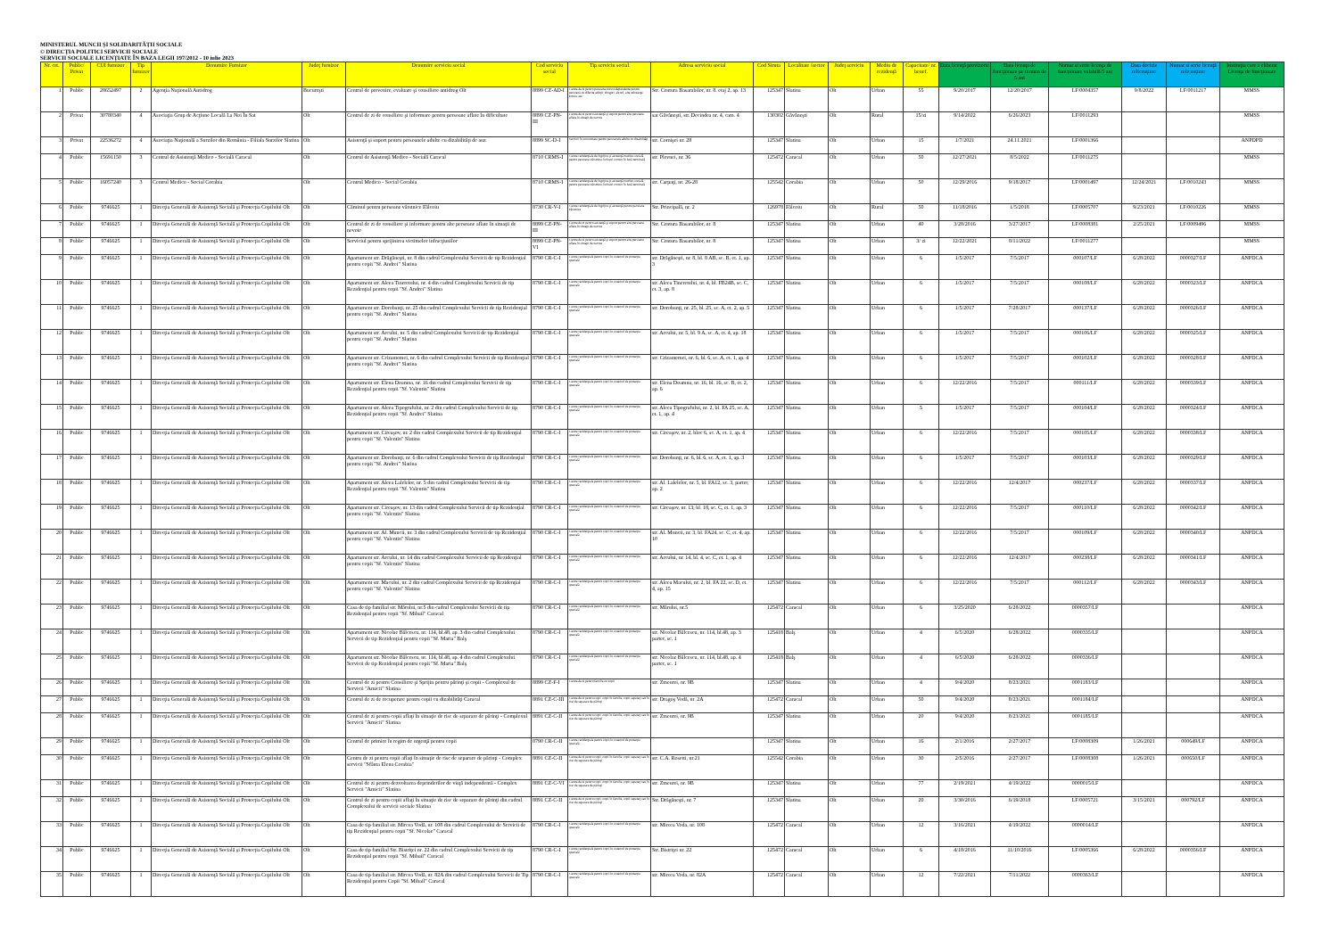MINISTERUL MUNCII ŞI SOLIDARITĂŢII SOCIALE
© DIRECŢIA POLITICI SERVICII SOCIALE
SERVICII SOCIALE LICENŢIATE ÎN BAZA LEGII 197/2012 - 10 iulie 2023
| Nr. crt. | Public/ Privat | CUI furnizor | Tip furnizor | Denumire Furnizor | Judeţ furnizor | Denumire serviciu social | Cod serviciu social | Tip serviciu social | Adresa serviciu social | Cod Siruta | Localitate /sector | Judeţ serviciu | Mediu de rezidenţă | Capacitate/ nr. benef. | Data licenţă provizorie | Data licenţa de funcţionare pe termen de 5 ani | Numar si serie licenţa de funcţionare valabilă 5 ani | Data decizie relicenţiere | Numar si serie licenţă relicenţiere | Instituţia care a eliberat Licenţa de funcţionare |
| --- | --- | --- | --- | --- | --- | --- | --- | --- | --- | --- | --- | --- | --- | --- | --- | --- | --- | --- | --- | --- |
| 1 | Public | 28652497 | 2 | Agenţia Naţională Antidrog | Bucureşti | Centrul de prevenire, evaluare şi consiliere antidrog Olt | 8899 CZ-AD-I | Centre de zi pentru persoane toxico-dependente pentru persoane cu diferite adicţii: droguri, alcool, alte substanţe toxice, etc | Str. Centura Basarabilor, nr. 8. etaj 2, ap. 13 | 125347 | Slatina | Olt | Urban | 55 | 9/20/2017 | 12/20/2017 | LF/0004357 | 9/8/2022 | LF/0011217 | MMSS |
| 2 | Privat | 30780340 | 4 | Asociaţia Grup de Acţiune Locală La Noi În Sat | Olt | Centrul de zi de consiliere şi informare pentru persoane aflate în dificultate | 8899 CZ-PN-III | Centre de zi pentru asistenţă şi suport pentru alte persoane aflate în situaţii de nevoie | sat Găvăneşti, str. Decindea nr. 4, cam. 4 | 130302 | Găvăneşti | Olt | Rural | 15/zi | 9/14/2022 | 6/26/2023 | LF/0011293 | | | MMSS |
| 3 | Privat | 22536272 | 4 | Asociaţia Naţională a Surzilor din România - Filiala Surzilor Slatina | Olt | Asistenţă şi suport pentru persoanele adulte cu dizabilităţi de auz | 8899 SC-D-I | Servicii în comunitate pentru persoanele adulte cu dizabilităţi | str. Cornişei nr. 28 | 125347 | Slatina | Olt | Urban | 15 | 1/7/2021 | 24.11.2021 | LF/0001366 | | | ANPDPD |
| 4 | Public | 15691150 | 3 | Centrul de Asistenţă Medico - Socială Caracal | Olt | Centrul de Asistenţă Medico - Socială Caracal | 8710 CRMS-I | Centre rezidenţiale de îngrijire şi asistenţă medico-socială pentru persoane vârstnice, bolnavi cronici în fază terminală | str. Plevnei, nr. 36 | 125472 | Caracal | Olt | Urban | 50 | 12/27/2021 | 8/5/2022 | LF/0011275 | | | MMSS |
| 5 | Public | 16057240 | 3 | Centrul Medico - Social Corabia | Olt | Centrul Medico - Social Corabia | 8710 CRMS-I | Centre rezidenţiale de îngrijire şi asistenţă medico-socială pentru persoane vârstnice, bolnavi cronici în fază terminală | str. Carpaţi, nr. 26-28 | 125542 | Corabia | Olt | Urban | 50 | 12/29/2016 | 9/18/2017 | LF/0001497 | 12/24/2021 | LF/0010243 | MMSS |
| 6 | Public | 9746625 | 1 | Direcţia Generală de Asistenţă Socială şi Protecţia Copilului Olt | Olt | Căminul pentru persoane vârstnice Fălcoiu | 8730 CR-V-I | Centre rezidenţiale de îngrijire şi asistenţă pentru persoane vârstnice | Str. Principală, nr. 2 | 126978 | Fălcoiu | Olt | Rural | 50 | 11/18/2016 | 1/5/2018 | LF/0005707 | 9/23/2021 | LF/0010226 | MMSS |
| 7 | Public | 9746625 | 1 | Direcţia Generală de Asistenţă Socială şi Protecţia Copilului Olt | Olt | Centrul de zi de consiliere şi informare pentru alte persoane aflate în situaţii de nevoie | 8899 CZ-PN-III | Centre de zi pentru asistenţă şi suport pentru alte persoane aflate în situaţii de nevoie | Str. Centura Basarabilor, nr. 8 | 125347 | Slatina | Olt | Urban | 40 | 3/28/2016 | 3/27/2017 | LF/0008381 | 2/25/2021 | LF/0009496 | MMSS |
| 8 | Public | 9746625 | 1 | Direcţia Generală de Asistenţă Socială şi Protecţia Copilului Olt | Olt | Serviciul pentru sprijinirea victimelor infracţiunilor | 8899 CZ-PN-VI | Centre de zi pentru asistenţă şi suport pentru alte persoane aflate în situaţii de nevoie | Str. Centura Basarabilor, nr. 8 | 125347 | Slatina | Olt | Urban | 3/ zi | 12/22/2021 | 8/11/2022 | LF/0011277 | | | MMSS |
| 9 | Public | 9746625 | 1 | Direcţia Generală de Asistenţă Socială şi Protecţia Copilului Olt | Olt | Apartament str. Drăgăneşti, nr. 8 din cadrul Complexului Servicii de tip Rezidenţial pentru copii "Sf. Andrei" Slatina | 8790 CR-C-I | Centre rezidenţiale pentru copii în sistemul de protecţie specială | str. Drăgăneşti, nr. 8, bl. 8 AB, sc. B, et. 1, ap. 3 | 125347 | Slatina | Olt | Urban | 6 | 1/5/2017 | 7/5/2017 | 000107/LF | 6/28/2022 | 0000327/LF | ANPDCA |
| 10 | Public | 9746625 | 1 | Direcţia Generală de Asistenţă Socială şi Protecţia Copilului Olt | Olt | Apartament str. Aleea Tineretului, nr. 4 din cadrul Complexului Servicii de tip Rezidenţial pentru copii "Sf. Andrei" Slatina | 8790 CR-C-I | Centre rezidenţiale pentru copii în sistemul de protecţie specială | str. Aleea Tineretului, nr. 4, bl. FB24B, sc. C, et. 3, ap. 8 | 125347 | Slatina | Olt | Urban | 6 | 1/5/2017 | 7/5/2017 | 000108/LF | 6/28/2022 | 0000323/LF | ANPDCA |
| 11 | Public | 9746625 | 1 | Direcţia Generală de Asistenţă Socială şi Protecţia Copilului Olt | Olt | Apartament str. Dorobanţi, nr. 25 din cadrul Complexului Servicii de tip Rezidenţial pentru copii "Sf. Andrei" Slatina | 8790 CR-C-I | Centre rezidenţiale pentru copii în sistemul de protecţie specială | str. Dorobanţi, nr. 25, bl. 25, sc. A, et. 2, ap. 5 | 125347 | Slatina | Olt | Urban | 6 | 1/5/2017 | 7/28/2017 | 000137/LF | 6/28/2022 | 0000326/LF | ANPDCA |
| 12 | Public | 9746625 | 1 | Direcţia Generală de Asistenţă Socială şi Protecţia Copilului Olt | Olt | Apartament str. Arcului, nr. 5 din cadrul Complexului Servicii de tip Rezidenţial pentru copii "Sf. Andrei" Slatina | 8790 CR-C-I | Centre rezidenţiale pentru copii în sistemul de protecţie specială | str. Arcului, nr. 5, bl. 9 A, sc. A, et. 4, ap. 18 | 125347 | Slatina | Olt | Urban | 6 | 1/5/2017 | 7/5/2017 | 000106/LF | 6/28/2022 | 0000325/LF | ANPDCA |
| 13 | Public | 9746625 | 1 | Direcţia Generală de Asistenţă Socială şi Protecţia Copilului Olt | Olt | Apartament str. Crizantemei, nr. 6 din cadrul Complexului Servicii de tip Rezidenţial pentru copii "Sf. Andrei" Slatina | 8790 CR-C-I | Centre rezidenţiale pentru copii în sistemul de protecţie specială | str. Crizantemei, nr. 6, bl. 6, sc. A, et. 1, ap. 4 | 125347 | Slatina | Olt | Urban | 6 | 1/5/2017 | 7/5/2017 | 000102/LF | 6/28/2022 | 0000328/LF | ANPDCA |
| 14 | Public | 9746625 | 1 | Direcţia Generală de Asistenţă Socială şi Protecţia Copilului Olt | Olt | Apartament str. Elena Doamna, nr. 16 din cadrul Complexului Servicii de tip Rezidenţial pentru copii "Sf. Valentin" Slatina | 8790 CR-C-I | Centre rezidenţiale pentru copii în sistemul de protecţie specială | str. Elena Doamna, nr. 16, bl. 16, sc. B, et. 2, ap. 6 | 125347 | Slatina | Olt | Urban | 6 | 12/22/2016 | 7/5/2017 | 000111/LF | 6/28/2022 | 0000339/LF | ANPDCA |
| 15 | Public | 9746625 | 1 | Direcţia Generală de Asistenţă Socială şi Protecţia Copilului Olt | Olt | Apartament str. Aleea Tipografului, nr. 2 din cadrul Complexului Servicii de tip Rezidenţial pentru copii "Sf. Andrei" Slatina | 8790 CR-C-I | Centre rezidenţiale pentru copii în sistemul de protecţie specială | str. Aleea Tipografului, nr. 2, bl. FA 25, sc. A, et. 1, ap. 4 | 125347 | Slatina | Olt | Urban | 5 | 1/5/2017 | 7/5/2017 | 000104/LF | 6/28/2022 | 0000324/LF | ANPDCA |
| 16 | Public | 9746625 | 1 | Direcţia Generală de Asistenţă Socială şi Protecţia Copilului Olt | Olt | Apartament str. Cireaşov, nr. 2 din cadrul Complexului Servicii de tip Rezidenţial pentru copii "Sf. Valentin" Slatina | 8790 CR-C-I | Centre rezidenţiale pentru copii în sistemul de protecţie specială | str. Cireaşov, nr. 2, bloc 6, sc. A, et. 1, ap. 4 | 125347 | Slatina | Olt | Urban | 6 | 12/22/2016 | 7/5/2017 | 000105/LF | 6/28/2022 | 0000338/LF | ANPDCA |
| 17 | Public | 9746625 | 1 | Direcţia Generală de Asistenţă Socială şi Protecţia Copilului Olt | Olt | Apartament str. Dorobanţi, nr. 6 din cadrul Complexului Servicii de tip Rezidenţial pentru copii "Sf. Andrei" Slatina | 8790 CR-C-I | Centre rezidenţiale pentru copii în sistemul de protecţie specială | str. Dorobanţi, nr. 6, bl. 6, sc. A, et. 1, ap. 3 | 125347 | Slatina | Olt | Urban | 6 | 1/5/2017 | 7/5/2017 | 000103/LF | 6/28/2022 | 0000329/LF | ANPDCA |
| 18 | Public | 9746625 | 1 | Direcţia Generală de Asistenţă Socială şi Protecţia Copilului Olt | Olt | Apartament str. Aleea Lalelelor, nr. 5 din cadrul Complexului Servicii de tip Rezidenţial pentru copii "Sf. Valentin" Slatina | 8790 CR-C-I | Centre rezidenţiale pentru copii în sistemul de protecţie specială | str. Al. Lalelelor, nr. 5, bl. FA12, sc. 3, parter, ap. 2 | 125347 | Slatina | Olt | Urban | 6 | 12/22/2016 | 12/4/2017 | 000237/LF | 6/28/2022 | 0000337/LF | ANPDCA |
| 19 | Public | 9746625 | 1 | Direcţia Generală de Asistenţă Socială şi Protecţia Copilului Olt | Olt | Apartament str. Cireaşov, nr. 13 din cadrul Complexului Servicii de tip Rezidenţial pentru copii "Sf. Valentin" Slatina | 8790 CR-C-I | Centre rezidenţiale pentru copii în sistemul de protecţie specială | str. Cireaşov, nr. 13, bl. 18, sc. C, et. 1, ap. 3 | 125347 | Slatina | Olt | Urban | 6 | 12/22/2016 | 7/5/2017 | 000110/LF | 6/28/2022 | 0000342/LF | ANPDCA |
| 20 | Public | 9746625 | 1 | Direcţia Generală de Asistenţă Socială şi Protecţia Copilului Olt | Olt | Apartament str. Al. Muncii, nr. 3 din cadrul Complexului Servicii de tip Rezidenţial pentru copii "Sf. Valentin" Slatina | 8790 CR-C-I | Centre rezidenţiale pentru copii în sistemul de protecţie specială | str. Al. Muncii, nr. 3, bl. FA24, sc. C, et. 4, ap. 10 | 125347 | Slatina | Olt | Urban | 6 | 12/22/2016 | 7/5/2017 | 000109/LF | 6/28/2022 | 0000340/LF | ANPDCA |
| 21 | Public | 9746625 | 1 | Direcţia Generală de Asistenţă Socială şi Protecţia Copilului Olt | Olt | Apartament str. Arcului, nr. 14 din cadrul Complexului Servicii de tip Rezidenţial pentru copii "Sf. Valentin" Slatina | 8790 CR-C-I | Centre rezidenţiale pentru copii în sistemul de protecţie specială | str. Arcului, nr. 14, bl. 4, sc. C, et. 1, ap. 4 | 125347 | Slatina | Olt | Urban | 6 | 12/22/2016 | 12/4/2017 | 000238/LF | 6/28/2022 | 0000341/LF | ANPDCA |
| 22 | Public | 9746625 | 1 | Direcţia Generală de Asistenţă Socială şi Protecţia Copilului Olt | Olt | Apartament str. Macului, nr. 2 din cadrul Complexului Servicii de tip Rezidenţial pentru copii "Sf. Valentin" Slatina | 8790 CR-C-I | Centre rezidenţiale pentru copii în sistemul de protecţie specială | str. Aleea Macului, nr. 2, bl. FA 22, sc. D, et. 4, ap. 15 | 125347 | Slatina | Olt | Urban | 6 | 12/22/2016 | 7/5/2017 | 000112/LF | 6/28/2022 | 0000343/LF | ANPDCA |
| 23 | Public | 9746625 | 1 | Direcţia Generală de Asistenţă Socială şi Protecţia Copilului Olt | Olt | Casa de tip familial str. Mărului, nr.5 din cadrul Complexului Servicii de tip Rezidenţial pentru copii "Sf. Mihail" Caracal | 8790 CR-C-I | Centre rezidenţiale pentru copii în sistemul de protecţie specială | str. Mărului, nr.5 | 125472 | Caracal | Olt | Urban | 6 | 3/25/2020 | 6/28/2022 | 0000357/LF | | | ANPDCA |
| 24 | Public | 9746625 | 1 | Direcţia Generală de Asistenţă Socială şi Protecţia Copilului Olt | Olt | Apartament str. Nicolae Bălcescu, nr. 114, bl.48, ap. 3 din cadrul Complexului Servicii de tip Rezidenţial pentru copii "Sf. Maria" Balş | 8790 CR-C-I | Centre rezidenţiale pentru copii în sistemul de protecţie specială | str. Nicolae Bălcescu, nr. 114, bl.48, ap. 3 parter, sc. 1 | 125418 | Balş | Olt | Urban | 4 | 6/5/2020 | 6/28/2022 | 0000335/LF | | | ANPDCA |
| 25 | Public | 9746625 | 1 | Direcţia Generală de Asistenţă Socială şi Protecţia Copilului Olt | Olt | Apartament str. Nicolae Bălcescu, nr. 114, bl.48, ap. 4 din cadrul Complexului Servicii de tip Rezidenţial pentru copii "Sf. Maria" Balş | 8790 CR-C-I | Centre rezidenţiale pentru copii în sistemul de protecţie specială | str. Nicolae Bălcescu, nr. 114, bl.48, ap. 4 parter, sc. 1 | 125418 | Balş | Olt | Urban | 4 | 6/5/2020 | 6/28/2022 | 0000336/LF | | | ANPDCA |
| 26 | Public | 9746625 | 1 | Direcţia Generală de Asistenţă Socială şi Protecţia Copilului Olt | Olt | Centrul de zi pentru Consiliere şi Sprijin pentru părinţi şi copii - Complexul de Servicii "Amicii" Slatina | 8899 CZ-F-I | Centre de zi pentru familie cu copii | str. Zmeurei, nr. 9B | 125347 | Slatina | Olt | Urban | 4 | 9/4/2020 | 8/23/2021 | 0001183/LF | | | ANPDCA |
| 27 | Public | 9746625 | 1 | Direcţia Generală de Asistenţă Socială şi Protecţia Copilului Olt | Olt | Centrul de zi de recuperare pentru copii cu dizabilităţi Caracal | 8891 CZ-C-III | Centre de zi pentru copii: copii în familie, copii separaţi sau în risc de separare de părinţi | str. Dragoş Vodă, nr. 2A | 125472 | Caracal | Olt | Urban | 50 | 9/4/2020 | 8/23/2021 | 0001184/LF | | | ANPDCA |
| 28 | Public | 9746625 | 1 | Direcţia Generală de Asistenţă Socială şi Protecţia Copilului Olt | Olt | Centrul de zi pentru copii aflaţi în situaţie de risc de separare de părinţi - Complexul Servicii "Amicii" Slatina | 8891 CZ-C-II | Centre de zi pentru copii: copii în familie, copii separaţi sau în risc de separare de părinţi | str. Zmeurei, nr. 9B | 125347 | Slatina | Olt | Urban | 20 | 9/4/2020 | 8/23/2021 | 0001185/LF | | | ANPDCA |
| 29 | Public | 9746625 | 1 | Direcţia Generală de Asistenţă Socială şi Protecţia Copilului Olt | Olt | Centrul de primire în regim de urgenţă pentru copii | 8790 CR-C-II | Centre rezidenţiale pentru copii în sistemul de protecţie specială | | 125347 | Slatina | Olt | Urban | 16 | 2/1/2016 | 2/27/2017 | LF/0008309 | 1/26/2021 | 000649/LF | ANPDCA |
| 30 | Public | 9746625 | 1 | Direcţia Generală de Asistenţă Socială şi Protecţia Copilului Olt | Olt | Centru de zi pentru copii aflaţi în situaţie de risc de separare de părinţi - Complex servicii "Sfânta Elena Corabia" | 8891 CZ-C-II | Centre de zi pentru copii: copii în familie, copii separaţi sau în risc de separare de părinţi | str. C.A. Rosetti, nr.21 | 125542 | Corabia | Olt | Urban | 30 | 2/5/2016 | 2/27/2017 | LF/0008308 | 1/26/2021 | 000650/LF | ANPDCA |
| 31 | Public | 9746625 | 1 | Direcţia Generală de Asistenţă Socială şi Protecţia Copilului Olt | Olt | Centrul de zi pentru dezvoltarea deprinderilor de viaţă independentă - Complex Servicii "Amicii" Slatina | 8891 CZ-C-VI | Centre de zi pentru copii: copii în familie, copii separaţi sau în risc de separare de părinţi | str. Zmeurei, nr. 9B | 125347 | Slatina | Olt | Urban | 77 | 2/19/2021 | 4/19/2022 | 0000015/LF | | | ANPDCA |
| 32 | Public | 9746625 | 1 | Direcţia Generală de Asistenţă Socială şi Protecţia Copilului Olt | Olt | Centrul de zi pentru copii aflaţi în situaţie de risc de separare de părinţi din cadrul Complexului de servicii sociale Slatina | 8891 CZ-C-II | Centre de zi pentru copii: copii în familie, copii separaţi sau în risc de separare de părinţi | Str. Drăgăneşti, nr. 7 | 125347 | Slatina | Olt | Urban | 20 | 3/30/2016 | 6/19/2018 | LF/0005721 | 3/15/2021 | 000792/LF | ANPDCA |
| 33 | Public | 9746625 | 1 | Direcţia Generală de Asistenţă Socială şi Protecţia Copilului Olt | Olt | Casa de tip familial str. Mircea Vodă, nr. 108 din cadrul Complexului de Servicii de tip Rezidenţial pentru copii "Sf. Nicolae" Caracal | 8790 CR-C-I | Centre rezidenţiale pentru copii în sistemul de protecţie specială | str. Mircea Voda, nr. 108 | 125472 | Caracal | Olt | Urban | 12 | 3/16/2021 | 4/19/2022 | 0000014/LF | | | ANPDCA |
| 34 | Public | 9746625 | 1 | Direcţia Generală de Asistenţă Socială şi Protecţia Copilului Olt | Olt | Casa de tip familial Str. Bistriţei nr. 22 din cadrul Complexului Servicii de tip Rezidenţial pentru copii "Sf. Mihail" Caracal | 8790 CR-C-I | Centre rezidenţiale pentru copii în sistemul de protecţie specială | Str. Bistriţei nr. 22 | 125472 | Caracal | Olt | Urban | 6 | 4/18/2016 | 11/10/2016 | LF/0005366 | 6/28/2022 | 0000356/LF | ANPDCA |
| 35 | Public | 9746625 | 1 | Direcţia Generală de Asistenţă Socială şi Protecţia Copilului Olt | Olt | Casa de tip familial str. Mircea Vodă, nr. 82A din cadrul Complexului Servicii de Tip Rezidenţial pentru Copii "Sf. Mihail" Caracal | 8790 CR-C-I | Centre rezidenţiale pentru copii în sistemul de protecţie specială | str. Mircea Voda, nr. 82A | 125472 | Caracal | Olt | Urban | 12 | 7/22/2021 | 7/11/2022 | 0000363/LF | | | ANPDCA |